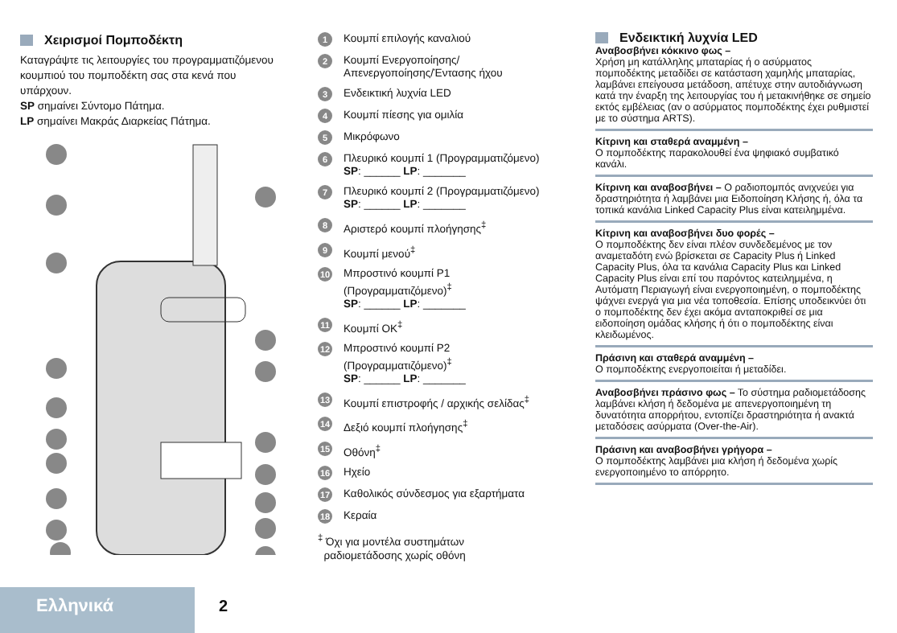Χειρισμοί Πομποδέκτη
Καταγράψτε τις λειτουργίες του προγραμματιζόμενου κουμπιού του πομποδέκτη σας στα κενά που υπάρχουν.
SP σημαίνει Σύντομο Πάτημα.
LP σημαίνει Μακράς Διαρκείας Πάτημα.
1
Κουμπί επιλογής καναλιού
2
Κουμπί Ενεργοποίησης/
Απενεργοποίησης/Έντασης ήχου
3
Ενδεικτική λυχνία LED
4
Κουμπί πίεσης για ομιλία
5
Μικρόφωνο
6
Πλευρικό κουμπί 1 (Προγραμματιζόμενο)
SP: ______ LP: _______
7
Πλευρικό κουμπί 2 (Προγραμματιζόμενο)
SP: ______ LP: _______
8
Αριστερό κουμπί πλοήγησης<sup>‡</sup>
9
Κουμπί μενού<sup>‡</sup>
10
Μπροστινό κουμπί P1
(Προγραμματιζόμενο)<sup>‡</sup>
SP: ______ LP: _______
11
Κουμπί OK<sup>‡</sup>
12
Μπροστινό κουμπί P2
(Προγραμματιζόμενο)<sup>‡</sup>
SP: ______ LP: _______
13
Κουμπί επιστροφής / αρχικής σελίδας<sup>‡</sup>
14
Δεξιό κουμπί πλοήγησης<sup>‡</sup>
15
Οθόνη<sup>‡</sup>
16
Ηχείο
17
Καθολικός σύνδεσμος για εξαρτήματα
18
Κεραία
<sup>‡</sup> Όχι για μοντέλα συστημάτων
ραδιομετάδοσης χωρίς οθόνη
Ενδεικτική λυχνία LED
Αναβοσβήνει κόκκινο φως –
Χρήση μη κατάλληλης μπαταρίας ή ο ασύρματος πομποδέκτης μεταδίδει σε κατάσταση χαμηλής μπαταρίας, λαμβάνει επείγουσα μετάδοση, απέτυχε στην αυτοδιάγνωση κατά την έναρξη της λειτουργίας του ή μετακινήθηκε σε σημείο εκτός εμβέλειας (αν ο ασύρματος πομποδέκτης έχει ρυθμιστεί με το σύστημα ARTS).
Κίτρινη και σταθερά αναμμένη –
Ο πομποδέκτης παρακολουθεί ένα ψηφιακό συμβατικό κανάλι.
Κίτρινη και αναβοσβήνει – Ο ραδιοπομπός ανιχνεύει για δραστηριότητα ή λαμβάνει μια Ειδοποίηση Κλήσης ή, όλα τα τοπικά κανάλια Linked Capacity Plus είναι κατειλημμένα.
Κίτρινη και αναβοσβήνει δυο φορές –
Ο πομποδέκτης δεν είναι πλέον συνδεδεμένος με τον αναμεταδότη ενώ βρίσκεται σε Capacity Plus ή Linked Capacity Plus, όλα τα κανάλια Capacity Plus και Linked Capacity Plus είναι επί του παρόντος κατειλημμένα, η Αυτόματη Περιαγωγή είναι ενεργοποιημένη, ο πομποδέκτης ψάχνει ενεργά για μια νέα τοποθεσία. Επίσης υποδεικνύει ότι ο πομποδέκτης δεν έχει ακόμα ανταποκριθεί σε μια ειδοποίηση ομάδας κλήσης ή ότι ο πομποδέκτης είναι κλειδωμένος.
Πράσινη και σταθερά αναμμένη –
Ο πομποδέκτης ενεργοποιείται ή μεταδίδει.
Αναβοσβήνει πράσινο φως – Το σύστημα ραδιομετάδοσης λαμβάνει κλήση ή δεδομένα με απενεργοποιημένη τη δυνατότητα απορρήτου, εντοπίζει δραστηριότητα ή ανακτά μεταδόσεις ασύρματα (Over-the-Air).
Πράσινη και αναβοσβήνει γρήγορα –
Ο πομποδέκτης λαμβάνει μια κλήση ή δεδομένα χωρίς ενεργοποιημένο το απόρρητο.
Ελληνικά 2